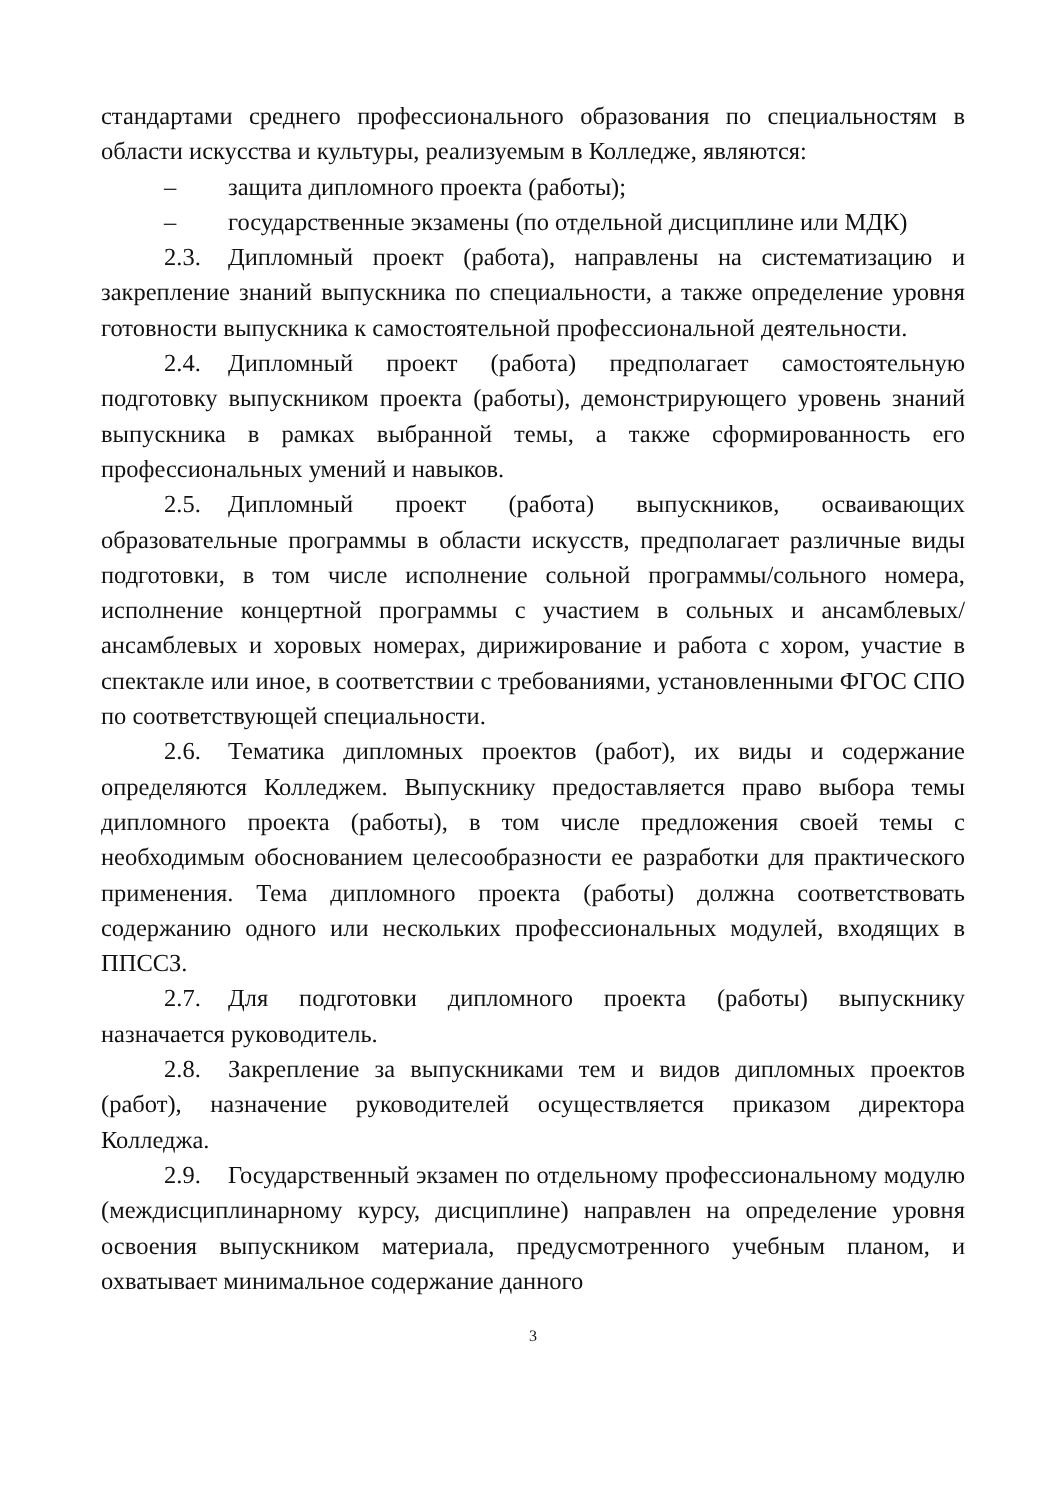стандартами среднего профессионального образования по специальностям в области искусства и культуры, реализуемым в Колледже, являются:
– защита дипломного проекта (работы);
– государственные экзамены (по отдельной дисциплине или МДК)
2.3. Дипломный проект (работа), направлены на систематизацию и закрепление знаний выпускника по специальности, а также определение уровня готовности выпускника к самостоятельной профессиональной деятельности.
2.4. Дипломный проект (работа) предполагает самостоятельную подготовку выпускником проекта (работы), демонстрирующего уровень знаний выпускника в рамках выбранной темы, а также сформированность его профессиональных умений и навыков.
2.5. Дипломный проект (работа) выпускников, осваивающих образовательные программы в области искусств, предполагает различные виды подготовки, в том числе исполнение сольной программы/сольного номера, исполнение концертной программы с участием в сольных и ансамблевых/ансамблевых и хоровых номерах, дирижирование и работа с хором, участие в спектакле или иное, в соответствии с требованиями, установленными ФГОС СПО по соответствующей специальности.
2.6. Тематика дипломных проектов (работ), их виды и содержание определяются Колледжем. Выпускнику предоставляется право выбора темы дипломного проекта (работы), в том числе предложения своей темы с необходимым обоснованием целесообразности ее разработки для практического применения. Тема дипломного проекта (работы) должна соответствовать содержанию одного или нескольких профессиональных модулей, входящих в ППССЗ.
2.7. Для подготовки дипломного проекта (работы) выпускнику назначается руководитель.
2.8. Закрепление за выпускниками тем и видов дипломных проектов (работ), назначение руководителей осуществляется приказом директора Колледжа.
2.9. Государственный экзамен по отдельному профессиональному модулю (междисциплинарному курсу, дисциплине) направлен на определение уровня освоения выпускником материала, предусмотренного учебным планом, и охватывает минимальное содержание данного
3